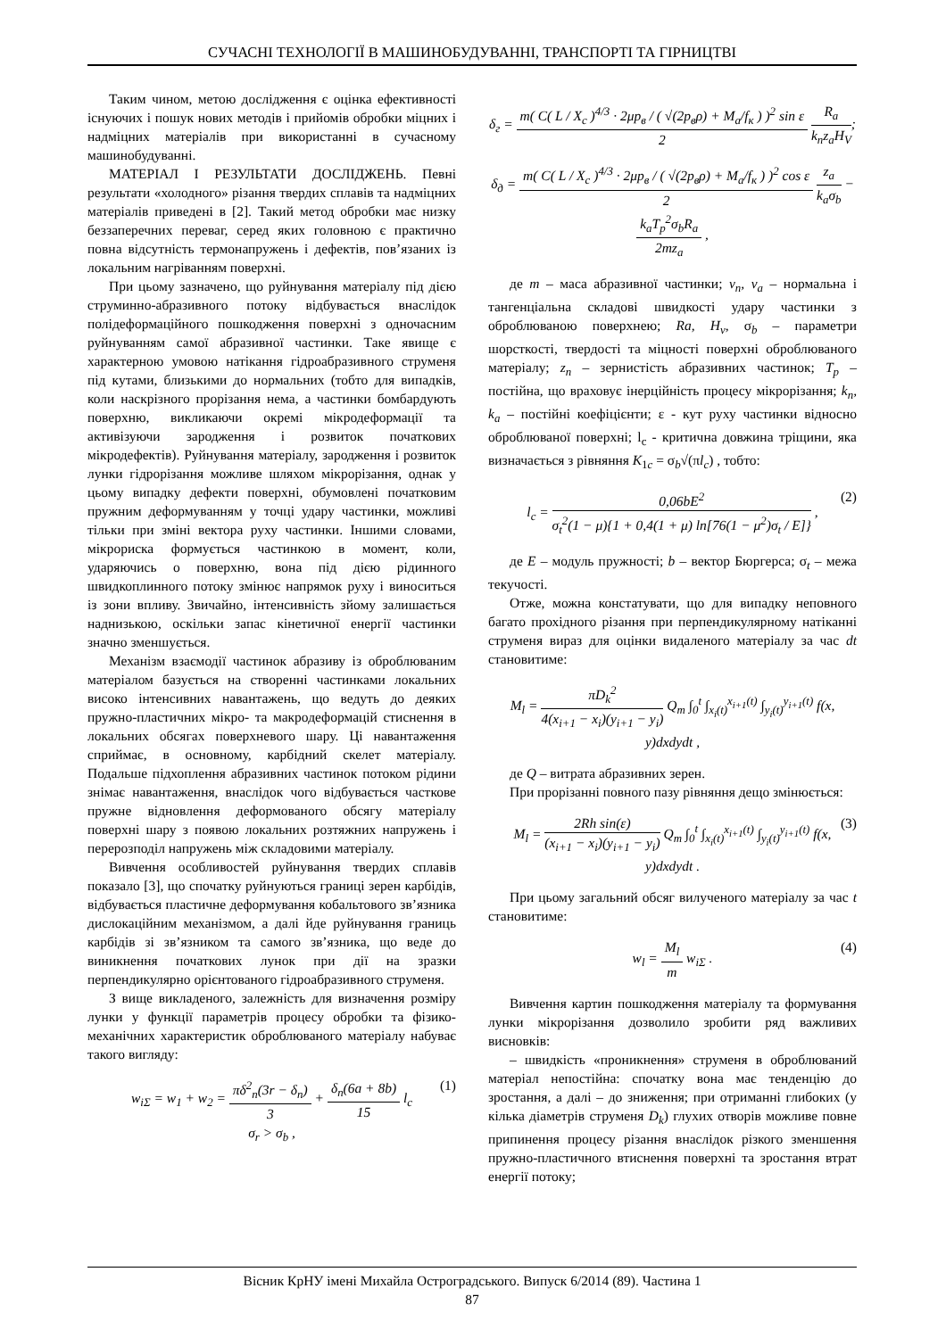СУЧАСНІ ТЕХНОЛОГІЇ В МАШИНОБУДУВАННІ, ТРАНСПОРТІ ТА ГІРНИЦТВІ
Таким чином, метою дослідження є оцінка ефективності існуючих і пошук нових методів і прийомів обробки міцних і надміцних матеріалів при використанні в сучасному машинобудуванні.
МАТЕРІАЛ І РЕЗУЛЬТАТИ ДОСЛІДЖЕНЬ. Певні результати «холодного» різання твердих сплавів та надміцних матеріалів приведені в [2]. Такий метод обробки має низку беззаперечних переваг, серед яких головною є практично повна відсутність термонапружень і дефектів, пов’язаних із локальним нагріванням поверхні.
При цьому зазначено, що руйнування матеріалу під дією струминно-абразивного потоку відбувається внаслідок полідеформаційного пошкодження поверхні з одночасним руйнуванням самої абразивної частинки. Таке явище є характерною умовою натікання гідроабразивного струменя під кутами, близькими до нормальних (тобто для випадків, коли наскрізного прорізання нема, а частинки бомбардують поверхню, викликаючи окремі мікродеформації та активізуючи зародження і розвиток початкових мікродефектів). Руйнування матеріалу, зародження і розвиток лунки гідрорізання можливе шляхом мікрорізання, однак у цьому випадку дефекти поверхні, обумовлені початковим пружним деформуванням у точці удару частинки, можливі тільки при зміні вектора руху частинки. Іншими словами, мікрориска формується частинкою в момент, коли, ударяючись о поверхню, вона під дією рідинного швидкоплинного потоку змінює напрямок руху і виноситься із зони впливу. Звичайно, інтенсивність зйому залишається наднизькою, оскільки запас кінетичної енергії частинки значно зменшується.
Механізм взаємодії частинок абразиву із оброблюваним матеріалом базується на створенні частинками локальних високо інтенсивних навантажень, що ведуть до деяких пружно-пластичних мікро- та макродеформацій стиснення в локальних обсягах поверхневого шару. Ці навантаження сприймає, в основному, карбідний скелет матеріалу. Подальше підхоплення абразивних частинок потоком рідини знімає навантаження, внаслідок чого відбувається часткове пружне відновлення деформованого обсягу матеріалу поверхні шару з появою локальних розтяжних напружень і перерозподіл напружень між складовими матеріалу.
Вивчення особливостей руйнування твердих сплавів показало [3], що спочатку руйнуються границі зерен карбідів, відбувається пластичне деформування кобальтового зв’язника дислокаційним механізмом, а далі йде руйнування границь карбідів зі зв’язником та самого зв’язника, що веде до виникнення початкових лунок при дії на зразки перпендикулярно орієнтованого гідроабразивного струменя.
З вище викладеного, залежність для визначення розміру лунки у функції параметрів процесу обробки та фізико-механічних характеристик оброблюваного матеріалу набуває такого вигляду:
(1) w<sub>iΣ</sub> = w<sub>1</sub> + w<sub>2</sub> = πδ<sup>2</sup><sub>n</sub>(3r − δ<sub>n</sub>) 3 + δ<sub>n</sub>(6a + 8b) 15 l<sub>c</sub>
σ<sub>r</sub> > σ<sub>b</sub> ,
δ<sub>г</sub> = m( C( L / X<sub>c</sub> )<sup>4/3</sup> · 2μp<sub>в</sub> / ( √(2p<sub>в</sub>ρ) + M<sub>а</sub>/f<sub>к</sub> ) )<sup>2</sup> sin ε 2 R<sub>a</sub> k<sub>n</sub>z<sub>а</sub>H<sub>V</sub>;
δ<sub>д</sub> = m( C( L / X<sub>c</sub> )<sup>4/3</sup> · 2μp<sub>в</sub> / ( √(2p<sub>в</sub>ρ) + M<sub>а</sub>/f<sub>к</sub> ) )<sup>2</sup> cos ε 2 z<sub>а</sub> k<sub>a</sub>σ<sub>b</sub> − k<sub>a</sub>T<sub>p</sub><sup>2</sup>σ<sub>b</sub>R<sub>a</sub> 2mz<sub>а</sub> ,
де m – маса абразивної частинки; v<sub>n</sub>, v<sub>a</sub> – нормальна і тангенціальна складові швидкості удару частинки з оброблюваною поверхнею; Ra, H<sub>v</sub>, σ<sub>b</sub> – параметри шорсткості, твердості та міцності поверхні оброблюваного матеріалу; z<sub>n</sub> – зернистість абразивних частинок; T<sub>p</sub> – постійна, що враховує інерційність процесу мікрорізання; k<sub>n</sub>, k<sub>a</sub> – постійні коефіцієнти; ε - кут руху частинки відносно оброблюваної поверхні; l<sub>c</sub> - критична довжина тріщини, яка визначається з рівняння K<sub>1c</sub> = σ<sub>b</sub>√(πl<sub>c</sub>) , тобто:
(2) l<sub>c</sub> = 0,06bE<sup>2</sup> σ<sub>t</sub><sup>2</sup>(1 − μ){1 + 0,4(1 + μ) ln[76(1 − μ<sup>2</sup>)σ<sub>t</sub> / E]} ,
де E – модуль пружності; b – вектор Бюргерса; σ<sub>t</sub> – межа текучості.
Отже, можна констатувати, що для випадку неповного багато прохідного різання при перпендикулярному натіканні струменя вираз для оцінки видаленого матеріалу за час dt становитиме:
M<sub>l</sub> = πD<sub>k</sub><sup>2</sup> 4(x<sub>i+1</sub> − x<sub>i</sub>)(y<sub>i+1</sub> − y<sub>i</sub>) Q<sub>m</sub> ∫<sub>0</sub><sup>t</sup> ∫<sub>x<sub>i</sub>(t)</sub><sup>x<sub>i+1</sub>(t)</sup> ∫<sub>y<sub>i</sub>(t)</sub><sup>y<sub>i+1</sub>(t)</sup> f(x, y)dxdydt ,
де Q – витрата абразивних зерен.
При прорізанні повного пазу рівняння дещо змінюється:
(3) M<sub>l</sub> = 2Rh sin(ε) (x<sub>i+1</sub> − x<sub>i</sub>)(y<sub>i+1</sub> − y<sub>i</sub>) Q<sub>m</sub> ∫<sub>0</sub><sup>t</sup> ∫<sub>x<sub>i</sub>(t)</sub><sup>x<sub>i+1</sub>(t)</sup> ∫<sub>y<sub>i</sub>(t)</sub><sup>y<sub>i+1</sub>(t)</sup> f(x, y)dxdydt .
При цьому загальний обсяг вилученого матеріалу за час t становитиме:
(4) w<sub>l</sub> = M<sub>l</sub> m w<sub>iΣ</sub> .
Вивчення картин пошкодження матеріалу та формування лунки мікрорізання дозволило зробити ряд важливих висновків:
– швидкість «проникнення» струменя в оброблюваний матеріал непостійна: спочатку вона має тенденцію до зростання, а далі – до зниження; при отриманні глибоких (у кілька діаметрів струменя D<sub>k</sub>) глухих отворів можливе повне припинення процесу різання внаслідок різкого зменшення пружно-пластичного втиснення поверхні та зростання втрат енергії потоку;
Вісник КрНУ імені Михайла Остроградського. Випуск 6/2014 (89). Частина 1
87